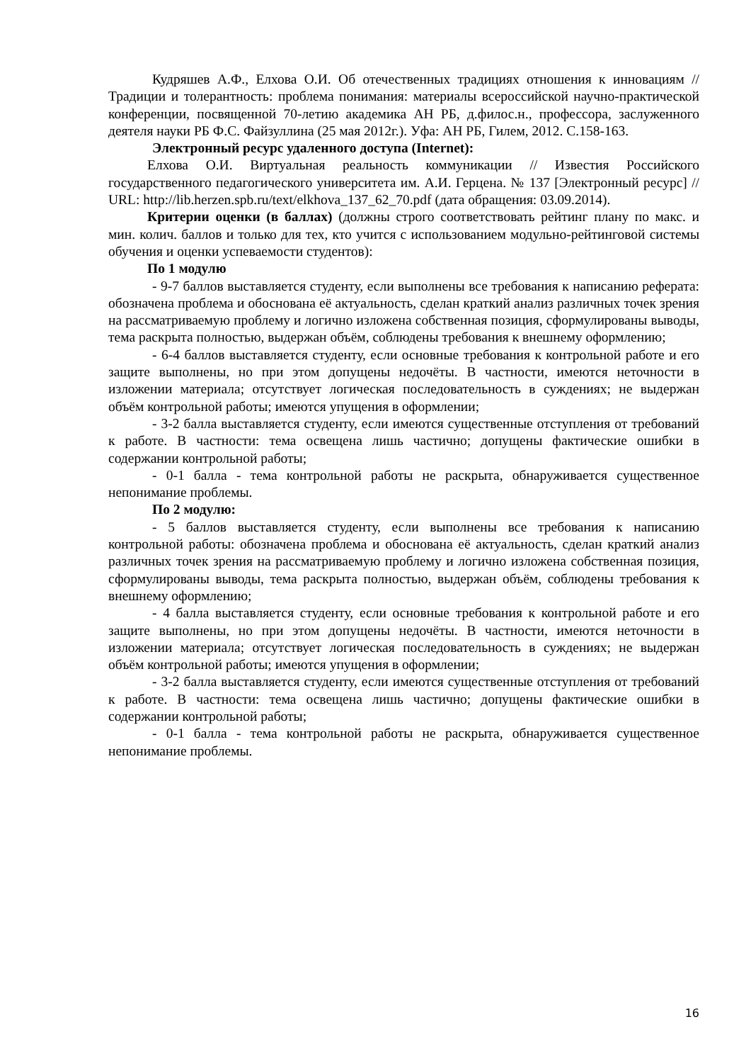Кудряшев А.Ф., Елхова О.И. Об отечественных традициях отношения к инновациям // Традиции и толерантность: проблема понимания: материалы всероссийской научно-практической конференции, посвященной 70-летию академика АН РБ, д.филос.н., профессора, заслуженного деятеля науки РБ Ф.С. Файзуллина (25 мая 2012г.). Уфа: АН РБ, Гилем, 2012. С.158-163.
Электронный ресурс удаленного доступа (Internet):
Елхова О.И. Виртуальная реальность коммуникации // Известия Российского государственного педагогического университета им. А.И. Герцена. № 137 [Электронный ресурс] // URL: http://lib.herzen.spb.ru/text/elkhova_137_62_70.pdf (дата обращения: 03.09.2014).
Критерии оценки (в баллах) (должны строго соответствовать рейтинг плану по макс. и мин. колич. баллов и только для тех, кто учится с использованием модульно-рейтинговой системы обучения и оценки успеваемости студентов):
По 1 модулю
- 9-7 баллов выставляется студенту, если выполнены все требования к написанию реферата: обозначена проблема и обоснована её актуальность, сделан краткий анализ различных точек зрения на рассматриваемую проблему и логично изложена собственная позиция, сформулированы выводы, тема раскрыта полностью, выдержан объём, соблюдены требования к внешнему оформлению;
- 6-4 баллов выставляется студенту, если основные требования к контрольной работе и его защите выполнены, но при этом допущены недочёты. В частности, имеются неточности в изложении материала; отсутствует логическая последовательность в суждениях; не выдержан объём контрольной работы; имеются упущения в оформлении;
- 3-2 балла выставляется студенту, если имеются существенные отступления от требований к работе. В частности: тема освещена лишь частично; допущены фактические ошибки в содержании контрольной работы;
- 0-1 балла - тема контрольной работы не раскрыта, обнаруживается существенное непонимание проблемы.
По 2 модулю:
- 5 баллов выставляется студенту, если выполнены все требования к написанию контрольной работы: обозначена проблема и обоснована её актуальность, сделан краткий анализ различных точек зрения на рассматриваемую проблему и логично изложена собственная позиция, сформулированы выводы, тема раскрыта полностью, выдержан объём, соблюдены требования к внешнему оформлению;
- 4 балла выставляется студенту, если основные требования к контрольной работе и его защите выполнены, но при этом допущены недочёты. В частности, имеются неточности в изложении материала; отсутствует логическая последовательность в суждениях; не выдержан объём контрольной работы; имеются упущения в оформлении;
- 3-2 балла выставляется студенту, если имеются существенные отступления от требований к работе. В частности: тема освещена лишь частично; допущены фактические ошибки в содержании контрольной работы;
- 0-1 балла - тема контрольной работы не раскрыта, обнаруживается существенное непонимание проблемы.
16